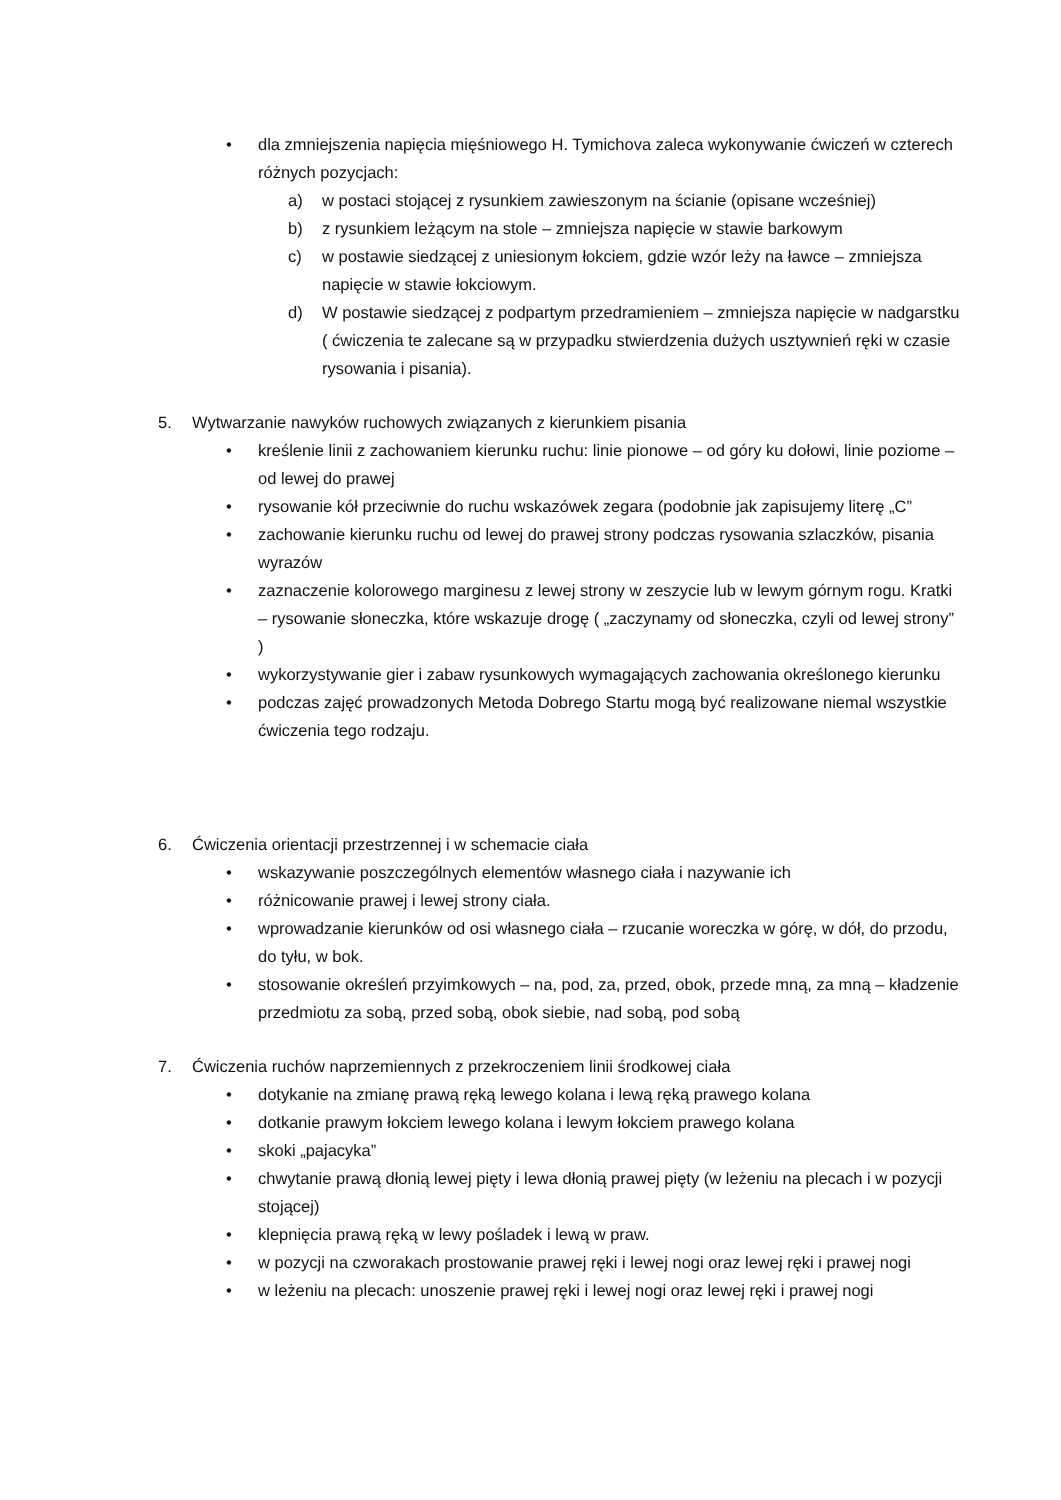• dla zmniejszenia napięcia mięśniowego H. Tymichova zaleca wykonywanie ćwiczeń w czterech różnych pozycjach:
a) w postaci stojącej z rysunkiem zawieszonym na ścianie (opisane wcześniej)
b) z rysunkiem leżącym na stole – zmniejsza napięcie w stawie barkowym
c) w postawie siedzącej z uniesionym łokciem, gdzie wzór leży na ławce – zmniejsza napięcie w stawie łokciowym.
d) W postawie siedzącej z podpartym przedramieniem – zmniejsza napięcie w nadgarstku ( ćwiczenia te zalecane są w przypadku stwierdzenia dużych usztywnień ręki w czasie rysowania i pisania).
5. Wytwarzanie nawyków ruchowych związanych z kierunkiem pisania
• kreślenie linii z zachowaniem kierunku ruchu: linie pionowe – od góry ku dołowi, linie poziome – od lewej do prawej
• rysowanie kół przeciwnie do ruchu wskazówek zegara (podobnie jak zapisujemy literę „C”
• zachowanie kierunku ruchu od lewej do prawej strony podczas rysowania szlaczków, pisania wyrazów
• zaznaczenie kolorowego marginesu z lewej strony w zeszycie lub w lewym górnym rogu. Kratki – rysowanie słoneczka, które wskazuje drogę ( „zaczynamy od słoneczka, czyli od lewej strony” )
• wykorzystywanie gier i zabaw rysunkowych wymagających zachowania określonego kierunku
• podczas zajęć prowadzonych Metoda Dobrego Startu mogą być realizowane niemal wszystkie ćwiczenia tego rodzaju.
6. Ćwiczenia orientacji przestrzennej i w schemacie ciała
• wskazywanie poszczególnych elementów własnego ciała i nazywanie ich
• różnicowanie prawej i lewej strony ciała.
• wprowadzanie kierunków od osi własnego ciała – rzucanie woreczka w górę, w dół, do przodu, do tyłu, w bok.
• stosowanie określeń przyimkowych – na, pod, za, przed, obok, przede mną, za mną – kładzenie przedmiotu za sobą, przed sobą, obok siebie, nad sobą, pod sobą
7. Ćwiczenia ruchów naprzemiennych z przekroczeniem linii środkowej ciała
• dotykanie na zmianę prawą ręką lewego kolana i lewą ręką prawego kolana
• dotkanie prawym łokciem lewego kolana i lewym łokciem prawego kolana
• skoki „pajacyka”
• chwytanie prawą dłonią lewej pięty i lewa dłonią prawej pięty (w leżeniu na plecach i w pozycji stojącej)
• klepnięcia prawą ręką w lewy pośladek i lewą w praw.
• w pozycji na czworakach prostowanie prawej ręki i lewej nogi oraz lewej ręki i prawej nogi
• w leżeniu na plecach: unoszenie prawej ręki i lewej nogi oraz lewej ręki i prawej nogi